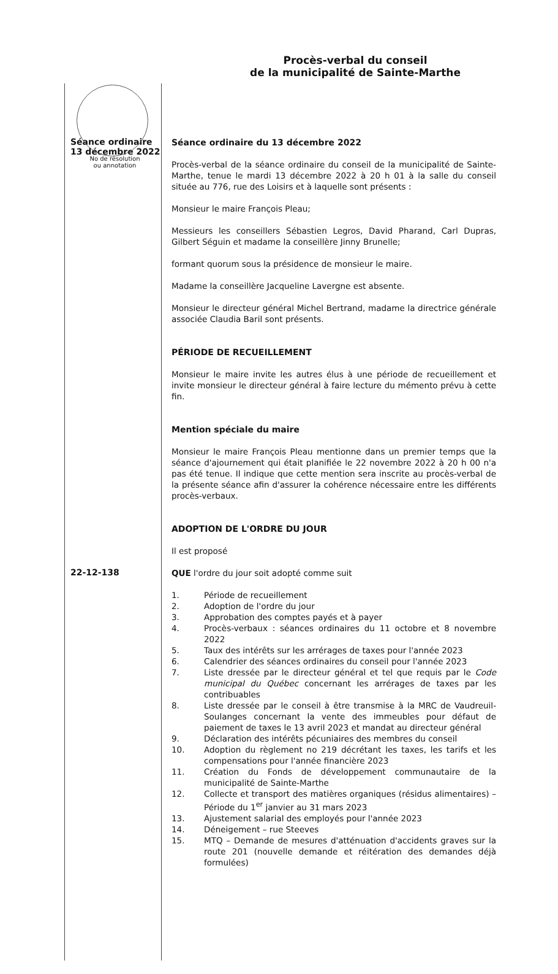No de résolution ou annotation
Procès-verbal du conseil
de la municipalité de Sainte-Marthe
Séance ordinaire 13 décembre 2022
Séance ordinaire du 13 décembre 2022
Procès-verbal de la séance ordinaire du conseil de la municipalité de Sainte-Marthe, tenue le mardi 13 décembre 2022 à 20 h 01 à la salle du conseil située au 776, rue des Loisirs et à laquelle sont présents :
Monsieur le maire François Pleau;
Messieurs les conseillers Sébastien Legros, David Pharand, Carl Dupras, Gilbert Séguin et madame la conseillère Jinny Brunelle;
formant quorum sous la présidence de monsieur le maire.
Madame la conseillère Jacqueline Lavergne est absente.
Monsieur le directeur général Michel Bertrand, madame la directrice générale associée Claudia Baril sont présents.
PÉRIODE DE RECUEILLEMENT
Monsieur le maire invite les autres élus à une période de recueillement et invite monsieur le directeur général à faire lecture du mémento prévu à cette fin.
Mention spéciale du maire
Monsieur le maire François Pleau mentionne dans un premier temps que la séance d'ajournement qui était planifiée le 22 novembre 2022 à 20 h 00 n'a pas été tenue. Il indique que cette mention sera inscrite au procès-verbal de la présente séance afin d'assurer la cohérence nécessaire entre les différents procès-verbaux.
ADOPTION DE L'ORDRE DU JOUR
Il est proposé
22-12-138
QUE l'ordre du jour soit adopté comme suit
1. Période de recueillement
2. Adoption de l'ordre du jour
3. Approbation des comptes payés et à payer
4. Procès-verbaux : séances ordinaires du 11 octobre et 8 novembre 2022
5. Taux des intérêts sur les arrérages de taxes pour l'année 2023
6. Calendrier des séances ordinaires du conseil pour l'année 2023
7. Liste dressée par le directeur général et tel que requis par le Code municipal du Québec concernant les arrérages de taxes par les contribuables
8. Liste dressée par le conseil à être transmise à la MRC de Vaudreuil-Soulanges concernant la vente des immeubles pour défaut de paiement de taxes le 13 avril 2023 et mandat au directeur général
9. Déclaration des intérêts pécuniaires des membres du conseil
10. Adoption du règlement no 219 décrétant les taxes, les tarifs et les compensations pour l'année financière 2023
11. Création du Fonds de développement communautaire de la municipalité de Sainte-Marthe
12. Collecte et transport des matières organiques (résidus alimentaires) – Période du 1<sup>er</sup> janvier au 31 mars 2023
13. Ajustement salarial des employés pour l'année 2023
14. Déneigement – rue Steeves
15. MTQ – Demande de mesures d'atténuation d'accidents graves sur la route 201 (nouvelle demande et réitération des demandes déjà formulées)